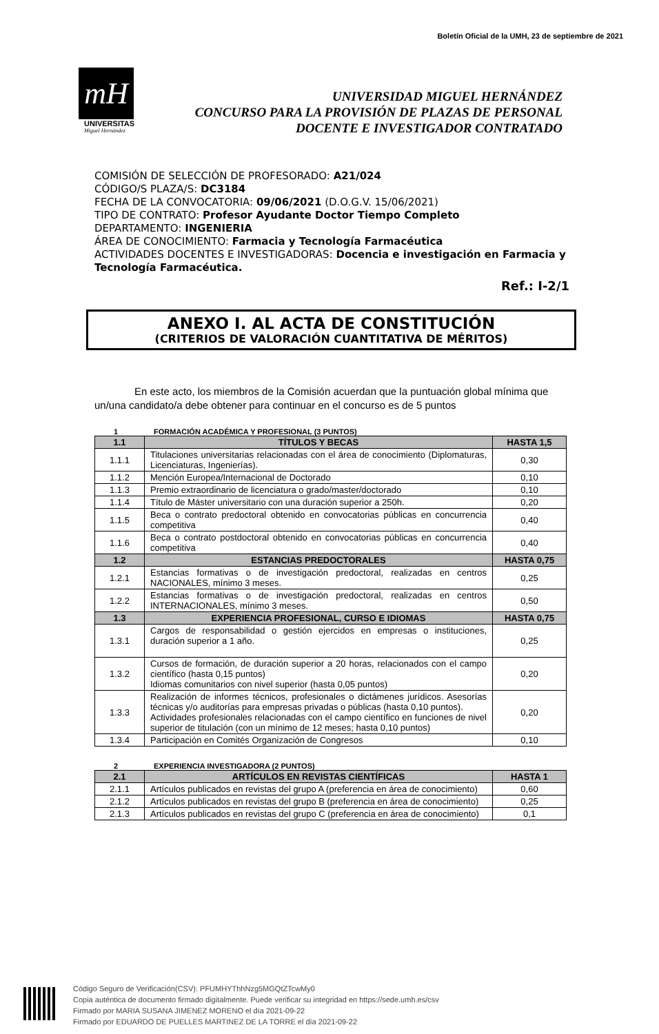Boletín Oficial de la UMH, 23 de septiembre de 2021
mH
UNIVERSITAS
Miguel Hernández
UNIVERSIDAD MIGUEL HERNÁNDEZ
CONCURSO PARA LA PROVISIÓN DE PLAZAS DE PERSONAL
DOCENTE E INVESTIGADOR CONTRATADO
COMISIÓN DE SELECCIÓN DE PROFESORADO: A21/024
CÓDIGO/S PLAZA/S: DC3184
FECHA DE LA CONVOCATORIA: 09/06/2021 (D.O.G.V. 15/06/2021)
TIPO DE CONTRATO: Profesor Ayudante Doctor Tiempo Completo
DEPARTAMENTO: INGENIERIA
ÁREA DE CONOCIMIENTO: Farmacia y Tecnología Farmacéutica
ACTIVIDADES DOCENTES E INVESTIGADORAS: Docencia e investigación en Farmacia y Tecnología Farmacéutica.
Ref.: I-2/1
ANEXO I. AL ACTA DE CONSTITUCIÓN
(CRITERIOS DE VALORACIÓN CUANTITATIVA DE MÉRITOS)
En este acto, los miembros de la Comisión acuerdan que la puntuación global mínima que un/una candidato/a debe obtener para continuar en el concurso es de 5 puntos
1 FORMACIÓN ACADÉMICA Y PROFESIONAL (3 PUNTOS)
| 1.1 | TÍTULOS Y BECAS | HASTA 1,5 |
| --- | --- | --- |
| 1.1.1 | Titulaciones universitarias relacionadas con el área de conocimiento (Diplomaturas, Licenciaturas, Ingenierías). | 0,30 |
| 1.1.2 | Mención Europea/Internacional de Doctorado | 0,10 |
| 1.1.3 | Premio extraordinario de licenciatura o grado/master/doctorado | 0,10 |
| 1.1.4 | Título de Máster universitario con una duración superior a 250h. | 0,20 |
| 1.1.5 | Beca o contrato predoctoral obtenido en convocatorias públicas en concurrencia competitiva | 0,40 |
| 1.1.6 | Beca o contrato postdoctoral obtenido en convocatorias públicas en concurrencia competitiva | 0,40 |
| 1.2 | ESTANCIAS PREDOCTORALES | HASTA 0,75 |
| 1.2.1 | Estancias formativas o de investigación predoctoral, realizadas en centros NACIONALES, mínimo 3 meses. | 0,25 |
| 1.2.2 | Estancias formativas o de investigación predoctoral, realizadas en centros INTERNACIONALES, mínimo 3 meses. | 0,50 |
| 1.3 | EXPERIENCIA PROFESIONAL, CURSO E IDIOMAS | HASTA 0,75 |
| 1.3.1 | Cargos de responsabilidad o gestión ejercidos en empresas o instituciones, duración superior a 1 año. | 0,25 |
| 1.3.2 | Cursos de formación, de duración superior a 20 horas, relacionados con el campo científico (hasta 0,15 puntos) Idiomas comunitarios con nivel superior (hasta 0,05 puntos) | 0,20 |
| 1.3.3 | Realización de informes técnicos, profesionales o dictámenes jurídicos. Asesorías técnicas y/o auditorías para empresas privadas o públicas (hasta 0,10 puntos). Actividades profesionales relacionadas con el campo científico en funciones de nivel superior de titulación (con un mínimo de 12 meses; hasta 0,10 puntos) | 0,20 |
| 1.3.4 | Participación en Comités Organización de Congresos | 0,10 |
2 EXPERIENCIA INVESTIGADORA (2 PUNTOS)
| 2.1 | ARTÍCULOS EN REVISTAS CIENTÍFICAS | HASTA 1 |
| --- | --- | --- |
| 2.1.1 | Artículos publicados en revistas del grupo A (preferencia en área de conocimiento) | 0,60 |
| 2.1.2 | Artículos publicados en revistas del grupo B (preferencia en área de conocimiento) | 0,25 |
| 2.1.3 | Artículos publicados en revistas del grupo C (preferencia en área de conocimiento) | 0,1 |
Código Seguro de Verificación(CSV): PFUMHYThhNzg5MGQtZTcwMy0
Copia auténtica de documento firmado digitalmente. Puede verificar su integridad en https://sede.umh.es/csv
Firmado por MARIA SUSANA JIMENEZ MORENO el día 2021-09-22
Firmado por EDUARDO DE PUELLES MARTINEZ DE LA TORRE el día 2021-09-22